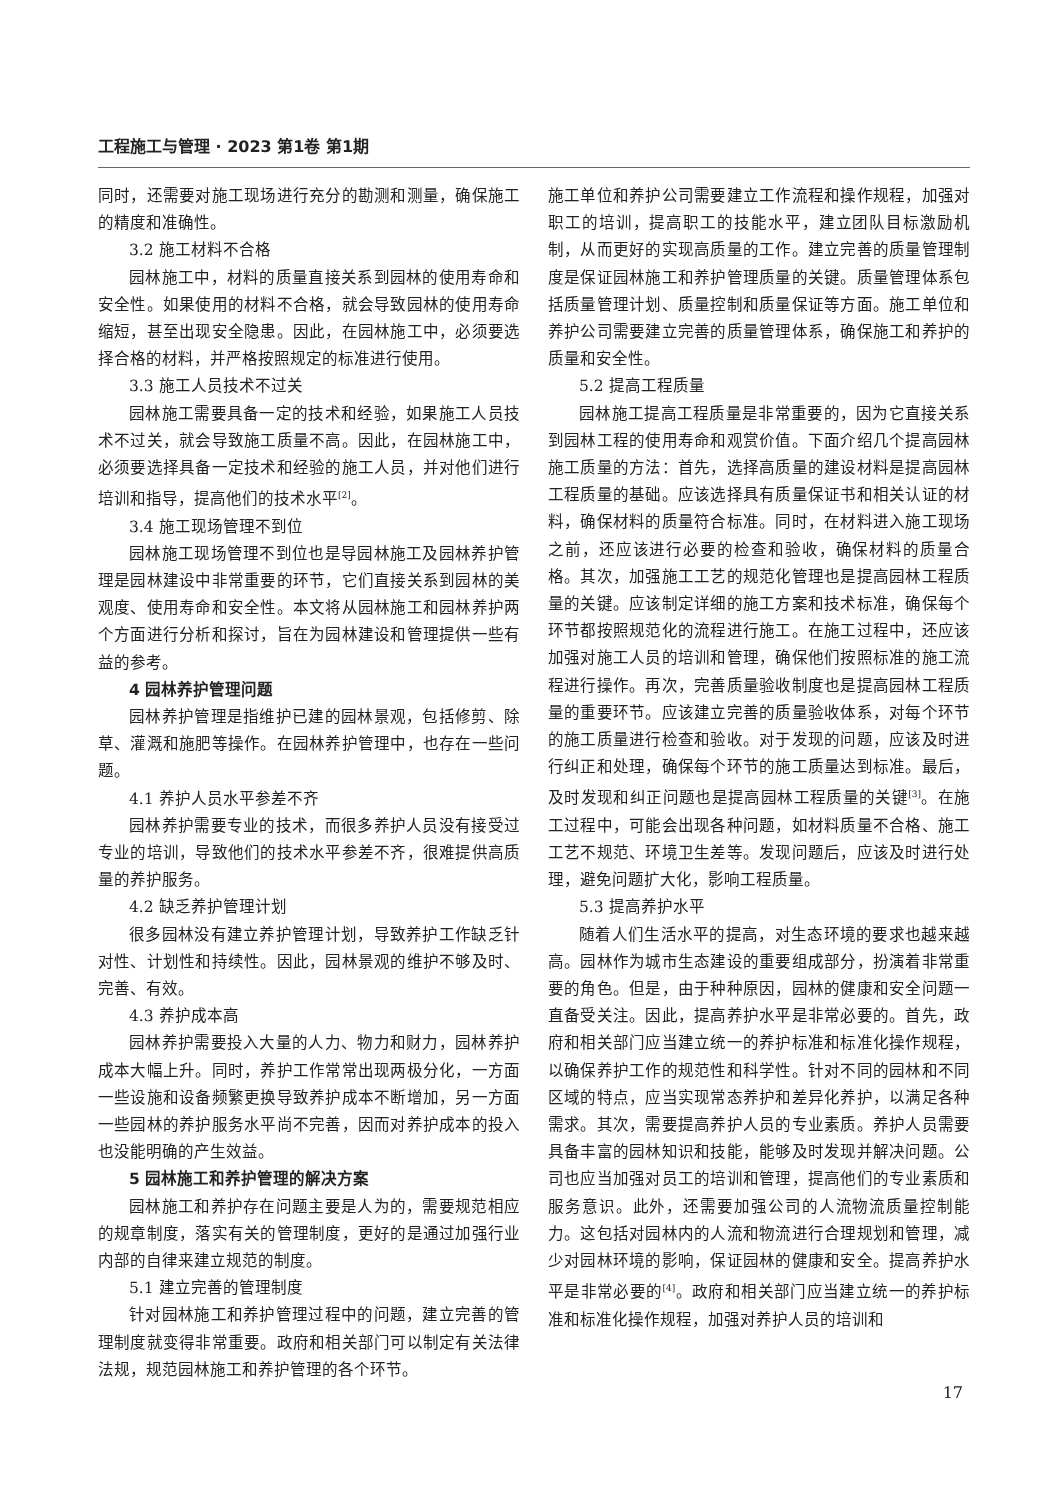工程施工与管理 · 2023 第1卷 第1期
同时，还需要对施工现场进行充分的勘测和测量，确保施工的精度和准确性。
3.2 施工材料不合格
园林施工中，材料的质量直接关系到园林的使用寿命和安全性。如果使用的材料不合格，就会导致园林的使用寿命缩短，甚至出现安全隐患。因此，在园林施工中，必须要选择合格的材料，并严格按照规定的标准进行使用。
3.3 施工人员技术不过关
园林施工需要具备一定的技术和经验，如果施工人员技术不过关，就会导致施工质量不高。因此，在园林施工中，必须要选择具备一定技术和经验的施工人员，并对他们进行培训和指导，提高他们的技术水平<sup>[2]</sup>。
3.4 施工现场管理不到位
园林施工现场管理不到位也是导园林施工及园林养护管理是园林建设中非常重要的环节，它们直接关系到园林的美观度、使用寿命和安全性。本文将从园林施工和园林养护两个方面进行分析和探讨，旨在为园林建设和管理提供一些有益的参考。
4 园林养护管理问题
园林养护管理是指维护已建的园林景观，包括修剪、除草、灌溉和施肥等操作。在园林养护管理中，也存在一些问题。
4.1 养护人员水平参差不齐
园林养护需要专业的技术，而很多养护人员没有接受过专业的培训，导致他们的技术水平参差不齐，很难提供高质量的养护服务。
4.2 缺乏养护管理计划
很多园林没有建立养护管理计划，导致养护工作缺乏针对性、计划性和持续性。因此，园林景观的维护不够及时、完善、有效。
4.3 养护成本高
园林养护需要投入大量的人力、物力和财力，园林养护成本大幅上升。同时，养护工作常常出现两极分化，一方面一些设施和设备频繁更换导致养护成本不断增加，另一方面一些园林的养护服务水平尚不完善，因而对养护成本的投入也没能明确的产生效益。
5 园林施工和养护管理的解决方案
园林施工和养护存在问题主要是人为的，需要规范相应的规章制度，落实有关的管理制度，更好的是通过加强行业内部的自律来建立规范的制度。
5.1 建立完善的管理制度
针对园林施工和养护管理过程中的问题，建立完善的管理制度就变得非常重要。政府和相关部门可以制定有关法律法规，规范园林施工和养护管理的各个环节。
施工单位和养护公司需要建立工作流程和操作规程，加强对职工的培训，提高职工的技能水平，建立团队目标激励机制，从而更好的实现高质量的工作。建立完善的质量管理制度是保证园林施工和养护管理质量的关键。质量管理体系包括质量管理计划、质量控制和质量保证等方面。施工单位和养护公司需要建立完善的质量管理体系，确保施工和养护的质量和安全性。
5.2 提高工程质量
园林施工提高工程质量是非常重要的，因为它直接关系到园林工程的使用寿命和观赏价值。下面介绍几个提高园林施工质量的方法：首先，选择高质量的建设材料是提高园林工程质量的基础。应该选择具有质量保证书和相关认证的材料，确保材料的质量符合标准。同时，在材料进入施工现场之前，还应该进行必要的检查和验收，确保材料的质量合格。其次，加强施工工艺的规范化管理也是提高园林工程质量的关键。应该制定详细的施工方案和技术标准，确保每个环节都按照规范化的流程进行施工。在施工过程中，还应该加强对施工人员的培训和管理，确保他们按照标准的施工流程进行操作。再次，完善质量验收制度也是提高园林工程质量的重要环节。应该建立完善的质量验收体系，对每个环节的施工质量进行检查和验收。对于发现的问题，应该及时进行纠正和处理，确保每个环节的施工质量达到标准。最后，及时发现和纠正问题也是提高园林工程质量的关键<sup>[3]</sup>。在施工过程中，可能会出现各种问题，如材料质量不合格、施工工艺不规范、环境卫生差等。发现问题后，应该及时进行处理，避免问题扩大化，影响工程质量。
5.3 提高养护水平
随着人们生活水平的提高，对生态环境的要求也越来越高。园林作为城市生态建设的重要组成部分，扮演着非常重要的角色。但是，由于种种原因，园林的健康和安全问题一直备受关注。因此，提高养护水平是非常必要的。首先，政府和相关部门应当建立统一的养护标准和标准化操作规程，以确保养护工作的规范性和科学性。针对不同的园林和不同区域的特点，应当实现常态养护和差异化养护，以满足各种需求。其次，需要提高养护人员的专业素质。养护人员需要具备丰富的园林知识和技能，能够及时发现并解决问题。公司也应当加强对员工的培训和管理，提高他们的专业素质和服务意识。此外，还需要加强公司的人流物流质量控制能力。这包括对园林内的人流和物流进行合理规划和管理，减少对园林环境的影响，保证园林的健康和安全。提高养护水平是非常必要的<sup>[4]</sup>。政府和相关部门应当建立统一的养护标准和标准化操作规程，加强对养护人员的培训和
17